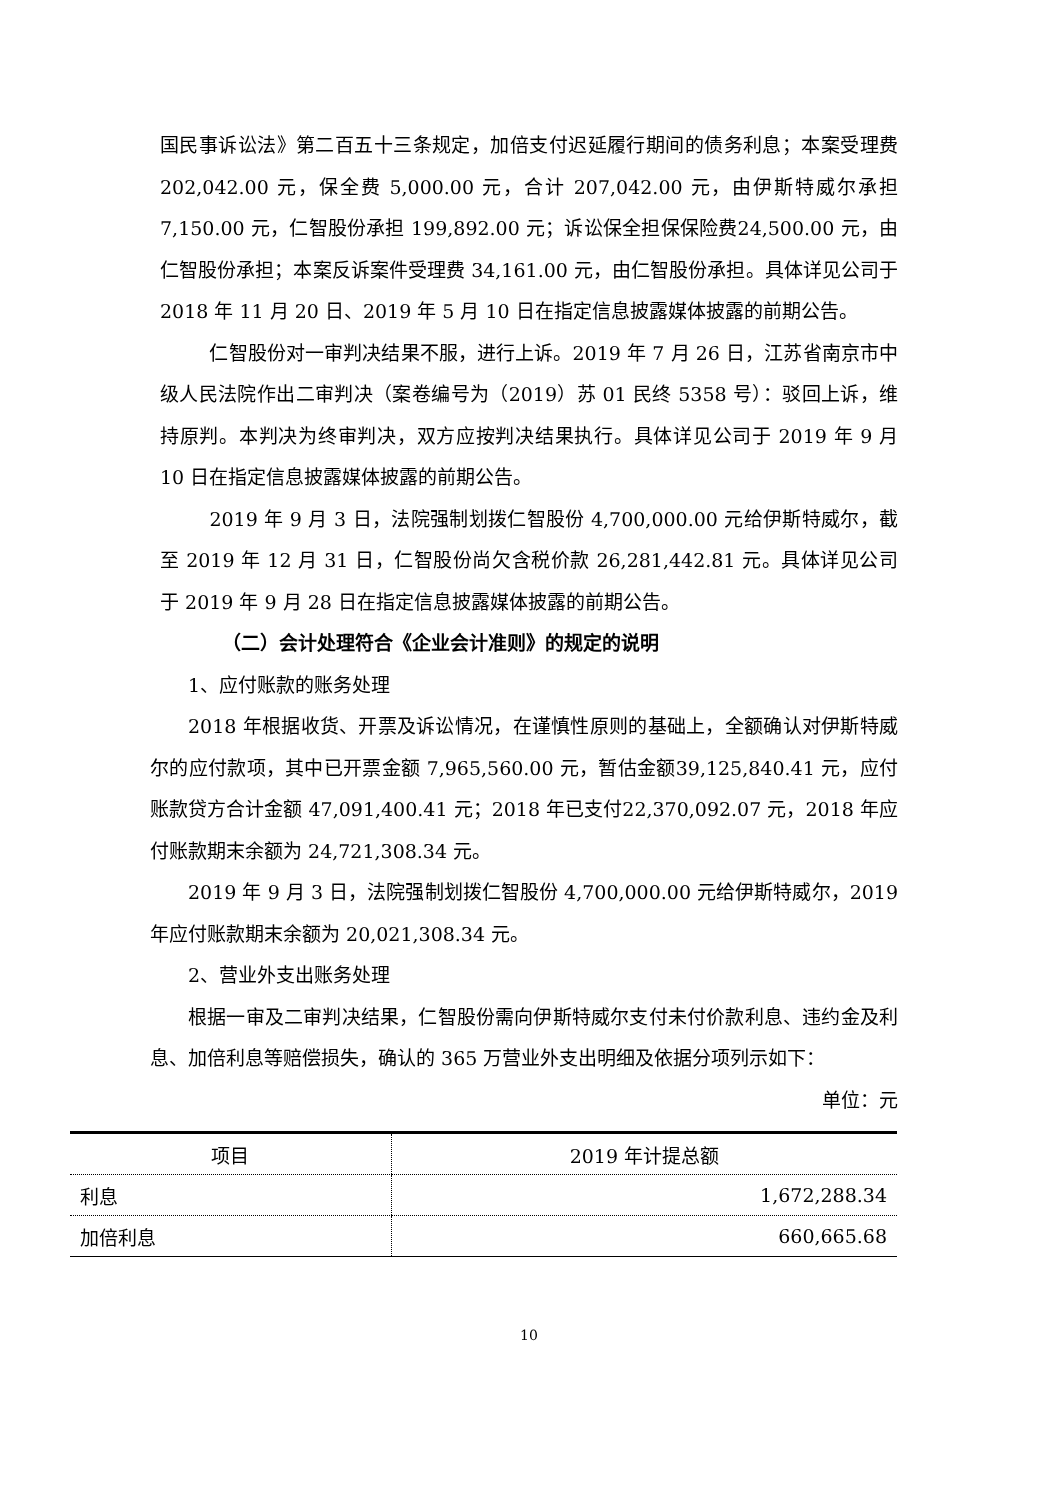国民事诉讼法》第二百五十三条规定，加倍支付迟延履行期间的债务利息；本案受理费 202,042.00 元，保全费 5,000.00 元，合计 207,042.00 元，由伊斯特威尔承担 7,150.00 元，仁智股份承担 199,892.00 元；诉讼保全担保保险费24,500.00 元，由仁智股份承担；本案反诉案件受理费 34,161.00 元，由仁智股份承担。具体详见公司于 2018 年 11 月 20 日、2019 年 5 月 10 日在指定信息披露媒体披露的前期公告。
仁智股份对一审判决结果不服，进行上诉。2019 年 7 月 26 日，江苏省南京市中级人民法院作出二审判决（案卷编号为（2019）苏 01 民终 5358 号）：驳回上诉，维持原判。本判决为终审判决，双方应按判决结果执行。具体详见公司于 2019 年 9 月 10 日在指定信息披露媒体披露的前期公告。
2019 年 9 月 3 日，法院强制划拨仁智股份 4,700,000.00 元给伊斯特威尔，截至 2019 年 12 月 31 日，仁智股份尚欠含税价款 26,281,442.81 元。具体详见公司于 2019 年 9 月 28 日在指定信息披露媒体披露的前期公告。
（二）会计处理符合《企业会计准则》的规定的说明
1、应付账款的账务处理
2018 年根据收货、开票及诉讼情况，在谨慎性原则的基础上，全额确认对伊斯特威尔的应付款项，其中已开票金额 7,965,560.00 元，暂估金额39,125,840.41 元，应付账款贷方合计金额 47,091,400.41 元；2018 年已支付22,370,092.07 元，2018 年应付账款期末余额为 24,721,308.34 元。
2019 年 9 月 3 日，法院强制划拨仁智股份 4,700,000.00 元给伊斯特威尔，2019 年应付账款期末余额为 20,021,308.34 元。
2、营业外支出账务处理
根据一审及二审判决结果，仁智股份需向伊斯特威尔支付未付价款利息、违约金及利息、加倍利息等赔偿损失，确认的 365 万营业外支出明细及依据分项列示如下：
单位：元
| 项目 | 2019 年计提总额 |
| --- | --- |
| 利息 | 1,672,288.34 |
| 加倍利息 | 660,665.68 |
10